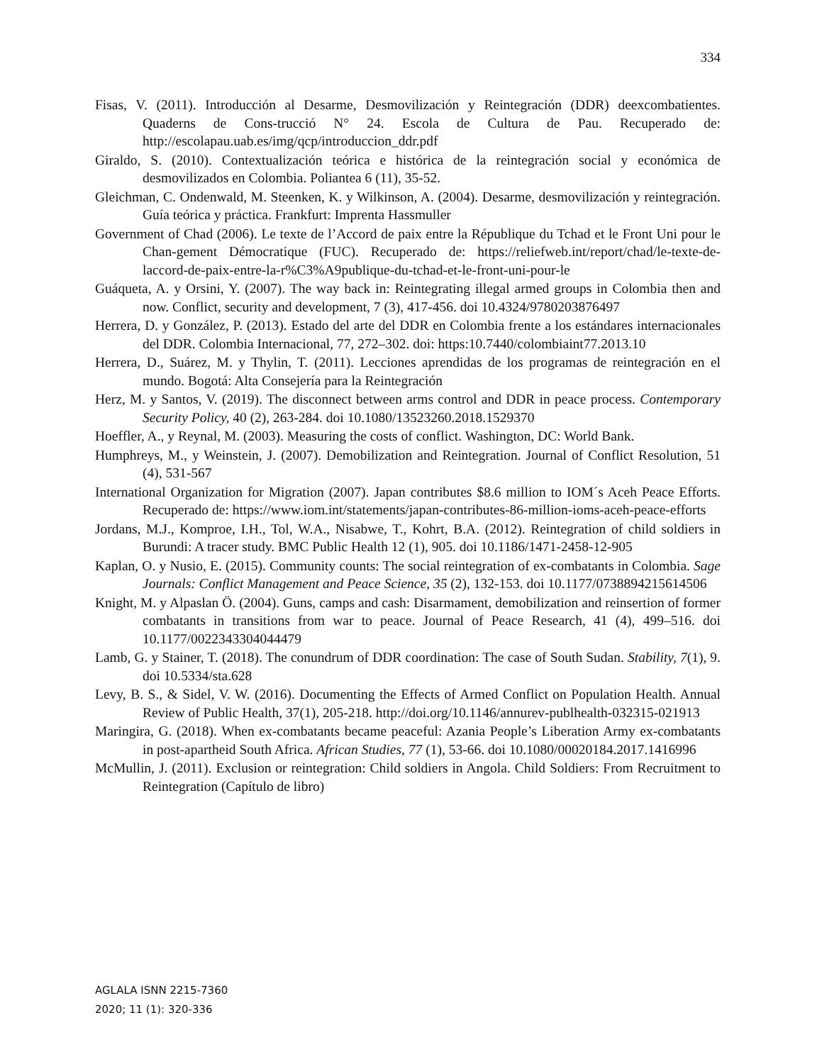334
Fisas, V. (2011). Introducción al Desarme, Desmovilización y Reintegración (DDR) deexcombatientes. Quaderns de Cons-trucció N° 24. Escola de Cultura de Pau. Recuperado de: http://escolapau.uab.es/img/qcp/introduccion_ddr.pdf
Giraldo, S. (2010). Contextualización teórica e histórica de la reintegración social y económica de desmovilizados en Colombia. Poliantea 6 (11), 35-52.
Gleichman, C. Ondenwald, M. Steenken, K. y Wilkinson, A. (2004). Desarme, desmovilización y reintegración. Guía teórica y práctica. Frankfurt: Imprenta Hassmuller
Government of Chad (2006). Le texte de l’Accord de paix entre la République du Tchad et le Front Uni pour le Chan-gement Démocratique (FUC). Recuperado de: https://reliefweb.int/report/chad/le-texte-de-laccord-de-paix-entre-la-r%C3%A9publique-du-tchad-et-le-front-uni-pour-le
Guáqueta, A. y Orsini, Y. (2007). The way back in: Reintegrating illegal armed groups in Colombia then and now. Conflict, security and development, 7 (3), 417-456. doi 10.4324/9780203876497
Herrera, D. y González, P. (2013). Estado del arte del DDR en Colombia frente a los estándares internacionales del DDR. Colombia Internacional, 77, 272–302. doi: https:10.7440/colombiaint77.2013.10
Herrera, D., Suárez, M. y Thylin, T. (2011). Lecciones aprendidas de los programas de reintegración en el mundo. Bogotá: Alta Consejería para la Reintegración
Herz, M. y Santos, V. (2019). The disconnect between arms control and DDR in peace process. Contemporary Security Policy, 40 (2), 263-284. doi 10.1080/13523260.2018.1529370
Hoeffler, A., y Reynal, M. (2003). Measuring the costs of conflict. Washington, DC: World Bank.
Humphreys, M., y Weinstein, J. (2007). Demobilization and Reintegration. Journal of Conflict Resolution, 51 (4), 531-567
International Organization for Migration (2007). Japan contributes $8.6 million to IOM´s Aceh Peace Efforts. Recuperado de: https://www.iom.int/statements/japan-contributes-86-million-ioms-aceh-peace-efforts
Jordans, M.J., Komproe, I.H., Tol, W.A., Nisabwe, T., Kohrt, B.A. (2012). Reintegration of child soldiers in Burundi: A tracer study. BMC Public Health 12 (1), 905. doi 10.1186/1471-2458-12-905
Kaplan, O. y Nusio, E. (2015). Community counts: The social reintegration of ex-combatants in Colombia. Sage Journals: Conflict Management and Peace Science, 35 (2), 132-153. doi 10.1177/0738894215614506
Knight, M. y Alpaslan Ö. (2004). Guns, camps and cash: Disarmament, demobilization and reinsertion of former combatants in transitions from war to peace. Journal of Peace Research, 41 (4), 499–516. doi 10.1177/0022343304044479
Lamb, G. y Stainer, T. (2018). The conundrum of DDR coordination: The case of South Sudan. Stability, 7(1), 9. doi 10.5334/sta.628
Levy, B. S., & Sidel, V. W. (2016). Documenting the Effects of Armed Conflict on Population Health. Annual Review of Public Health, 37(1), 205-218. http://doi.org/10.1146/annurev-publhealth-032315-021913
Maringira, G. (2018). When ex-combatants became peaceful: Azania People’s Liberation Army ex-combatants in post-apartheid South Africa. African Studies, 77 (1), 53-66. doi 10.1080/00020184.2017.1416996
McMullin, J. (2011). Exclusion or reintegration: Child soldiers in Angola. Child Soldiers: From Recruitment to Reintegration (Capítulo de libro)
AGLALA ISNN 2215-7360
2020; 11 (1): 320-336